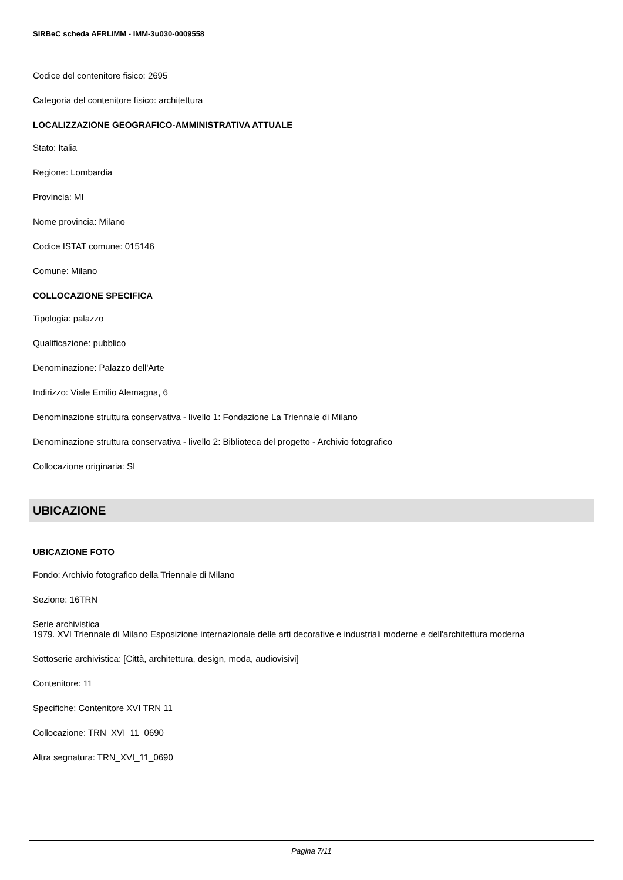SIRBeC scheda AFRLIMM - IMM-3u030-0009558
Codice del contenitore fisico: 2695
Categoria del contenitore fisico: architettura
LOCALIZZAZIONE GEOGRAFICO-AMMINISTRATIVA ATTUALE
Stato: Italia
Regione: Lombardia
Provincia: MI
Nome provincia: Milano
Codice ISTAT comune: 015146
Comune: Milano
COLLOCAZIONE SPECIFICA
Tipologia: palazzo
Qualificazione: pubblico
Denominazione: Palazzo dell'Arte
Indirizzo: Viale Emilio Alemagna, 6
Denominazione struttura conservativa - livello 1: Fondazione La Triennale di Milano
Denominazione struttura conservativa - livello 2: Biblioteca del progetto - Archivio fotografico
Collocazione originaria: SI
UBICAZIONE
UBICAZIONE FOTO
Fondo: Archivio fotografico della Triennale di Milano
Sezione: 16TRN
Serie archivistica
1979. XVI Triennale di Milano Esposizione internazionale delle arti decorative e industriali moderne e dell'architettura moderna
Sottoserie archivistica: [Città, architettura, design, moda, audiovisivi]
Contenitore: 11
Specifiche: Contenitore XVI TRN 11
Collocazione: TRN_XVI_11_0690
Altra segnatura: TRN_XVI_11_0690
Pagina 7/11